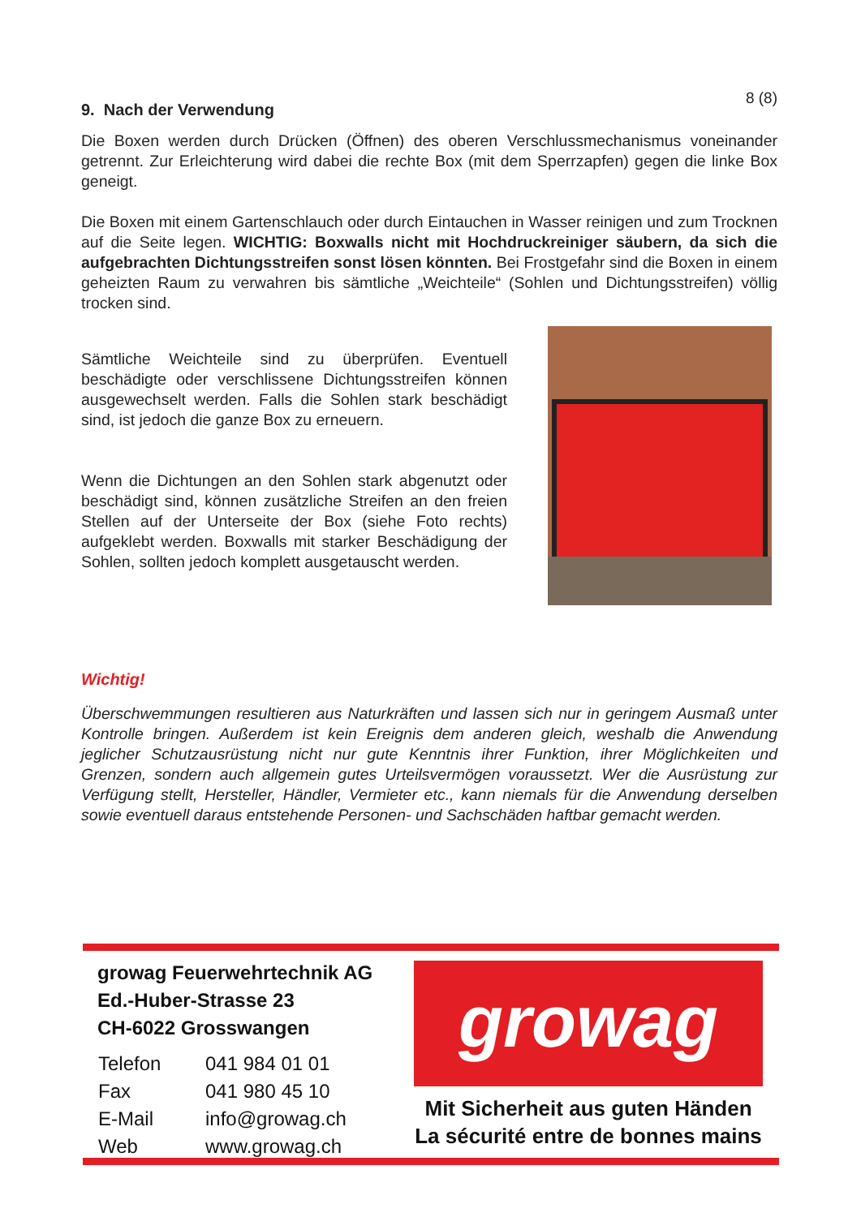8 (8)
9. Nach der Verwendung
Die Boxen werden durch Drücken (Öffnen) des oberen Verschlussmechanismus voneinander getrennt. Zur Erleichterung wird dabei die rechte Box (mit dem Sperrzapfen) gegen die linke Box geneigt.
Die Boxen mit einem Gartenschlauch oder durch Eintauchen in Wasser reinigen und zum Trocknen auf die Seite legen. WICHTIG: Boxwalls nicht mit Hochdruckreiniger säubern, da sich die aufgebrachten Dichtungsstreifen sonst lösen könnten. Bei Frostgefahr sind die Boxen in einem geheizten Raum zu verwahren bis sämtliche „Weichteile“ (Sohlen und Dichtungsstreifen) völlig trocken sind.
Sämtliche Weichteile sind zu überprüfen. Eventuell beschädigte oder verschlissene Dichtungsstreifen können ausgewechselt werden. Falls die Sohlen stark beschädigt sind, ist jedoch die ganze Box zu erneuern.
Wenn die Dichtungen an den Sohlen stark abgenutzt oder beschädigt sind, können zusätzliche Streifen an den freien Stellen auf der Unterseite der Box (siehe Foto rechts) aufgeklebt werden. Boxwalls mit starker Beschädigung der Sohlen, sollten jedoch komplett ausgetauscht werden.
Wichtig!
Überschwemmungen resultieren aus Naturkräften und lassen sich nur in geringem Ausmaß unter Kontrolle bringen. Außerdem ist kein Ereignis dem anderen gleich, weshalb die Anwendung jeglicher Schutzausrüstung nicht nur gute Kenntnis ihrer Funktion, ihrer Möglichkeiten und Grenzen, sondern auch allgemein gutes Urteilsvermögen voraussetzt. Wer die Ausrüstung zur Verfügung stellt, Hersteller, Händler, Vermieter etc., kann niemals für die Anwendung derselben sowie eventuell daraus entstehende Personen- und Sachschäden haftbar gemacht werden.
growag Feuerwehrtechnik AG
Ed.-Huber-Strasse 23
CH-6022 Grosswangen
| Telefon | 041 984 01 01 |
| Fax | 041 980 45 10 |
| E-Mail | info@growag.ch |
| Web | www.growag.ch |
growag
Mit Sicherheit aus guten Händen
La sécurité entre de bonnes mains